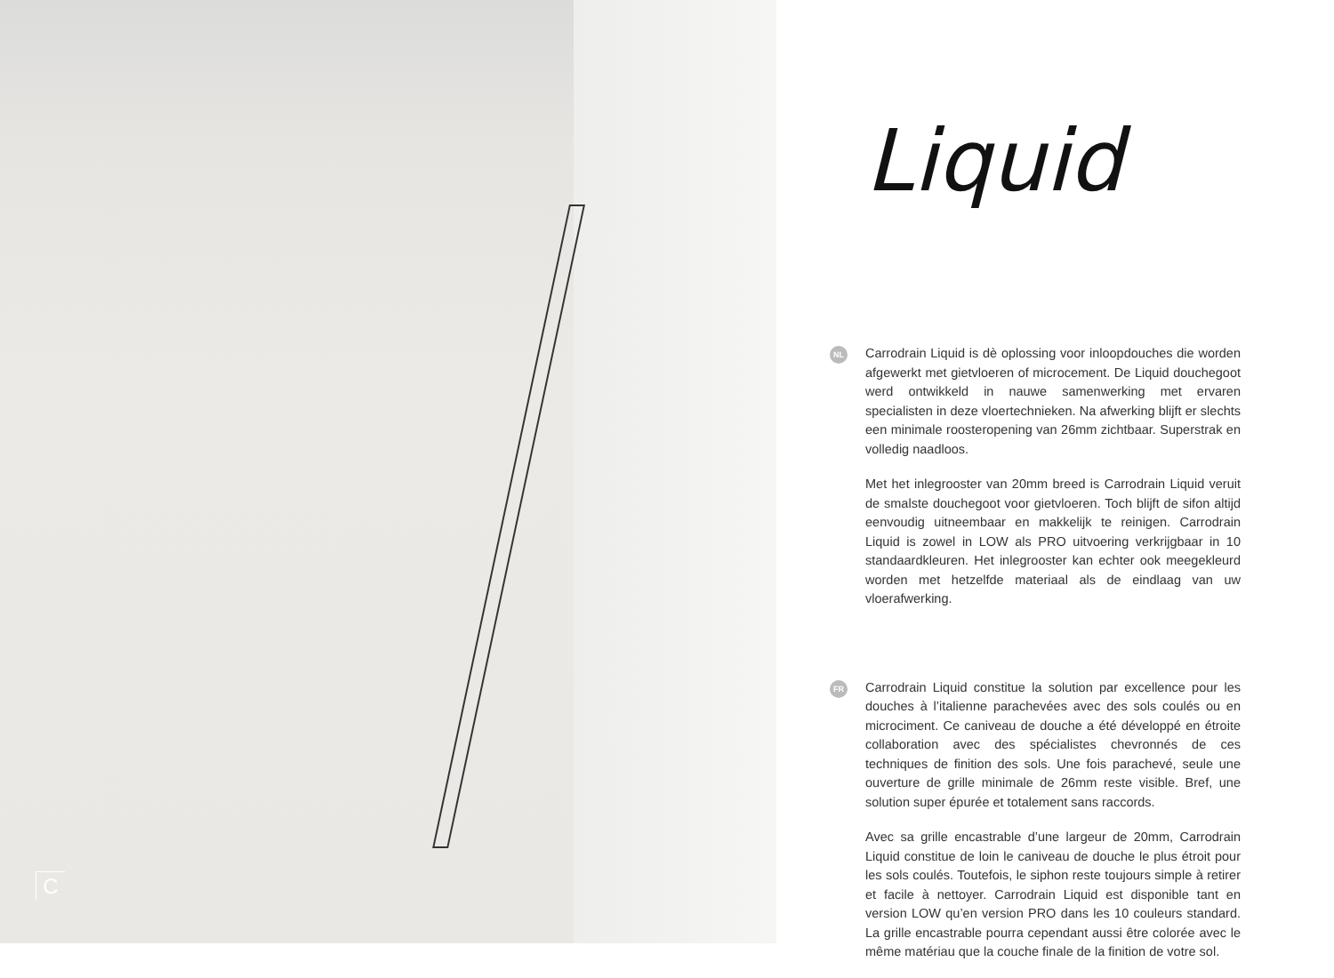C
Liquid
NL
Carrodrain Liquid is dè oplossing voor inloopdouches die worden afgewerkt met gietvloeren of microcement. De Liquid douchegoot werd ontwikkeld in nauwe samenwerking met ervaren specialisten in deze vloertechnieken. Na afwerking blijft er slechts een minimale roosteropening van 26mm zichtbaar. Superstrak en volledig naadloos.
Met het inlegrooster van 20mm breed is Carrodrain Liquid veruit de smalste douchegoot voor gietvloeren. Toch blijft de sifon altijd eenvoudig uitneembaar en makkelijk te reinigen. Carrodrain Liquid is zowel in LOW als PRO uitvoering verkrijgbaar in 10 standaardkleuren. Het inlegrooster kan echter ook meegekleurd worden met hetzelfde materiaal als de eindlaag van uw vloerafwerking.
FR
Carrodrain Liquid constitue la solution par excellence pour les douches à l’italienne parachevées avec des sols coulés ou en microciment. Ce caniveau de douche a été développé en étroite collaboration avec des spécialistes chevronnés de ces techniques de finition des sols. Une fois parachevé, seule une ouverture de grille minimale de 26mm reste visible. Bref, une solution super épurée et totalement sans raccords.
Avec sa grille encastrable d’une largeur de 20mm, Carrodrain Liquid constitue de loin le caniveau de douche le plus étroit pour les sols coulés. Toutefois, le siphon reste toujours simple à retirer et facile à nettoyer. Carrodrain Liquid est disponible tant en version LOW qu’en version PRO dans les 10 couleurs standard. La grille encastrable pourra cependant aussi être colorée avec le même matériau que la couche finale de la finition de votre sol.